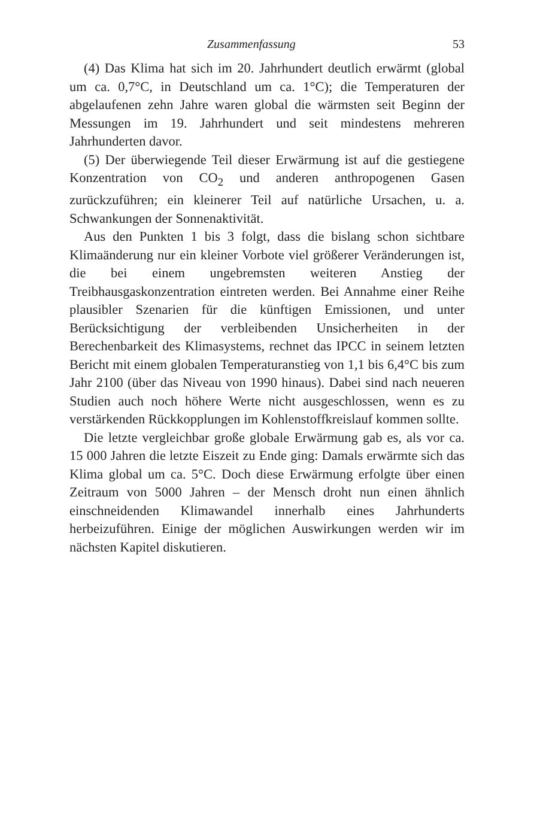Zusammenfassung 53
(4) Das Klima hat sich im 20. Jahrhundert deutlich erwärmt (global um ca. 0,7°C, in Deutschland um ca. 1°C); die Temperaturen der abgelaufenen zehn Jahre waren global die wärmsten seit Beginn der Messungen im 19. Jahrhundert und seit mindestens mehreren Jahrhunderten davor.
(5) Der überwiegende Teil dieser Erwärmung ist auf die gestiegene Konzentration von CO<sub>2</sub> und anderen anthropogenen Gasen zurückzuführen; ein kleinerer Teil auf natürliche Ursachen, u. a. Schwankungen der Sonnenaktivität.
Aus den Punkten 1 bis 3 folgt, dass die bislang schon sichtbare Klimaänderung nur ein kleiner Vorbote viel größerer Veränderungen ist, die bei einem ungebremsten weiteren Anstieg der Treibhausgaskonzentration eintreten werden. Bei Annahme einer Reihe plausibler Szenarien für die künftigen Emissionen, und unter Berücksichtigung der verbleibenden Unsicherheiten in der Berechenbarkeit des Klimasystems, rechnet das IPCC in seinem letzten Bericht mit einem globalen Temperaturanstieg von 1,1 bis 6,4°C bis zum Jahr 2100 (über das Niveau von 1990 hinaus). Dabei sind nach neueren Studien auch noch höhere Werte nicht ausgeschlossen, wenn es zu verstärkenden Rückkopplungen im Kohlenstoffkreislauf kommen sollte.
Die letzte vergleichbar große globale Erwärmung gab es, als vor ca. 15 000 Jahren die letzte Eiszeit zu Ende ging: Damals erwärmte sich das Klima global um ca. 5°C. Doch diese Erwärmung erfolgte über einen Zeitraum von 5000 Jahren – der Mensch droht nun einen ähnlich einschneidenden Klimawandel innerhalb eines Jahrhunderts herbeizuführen. Einige der möglichen Auswirkungen werden wir im nächsten Kapitel diskutieren.